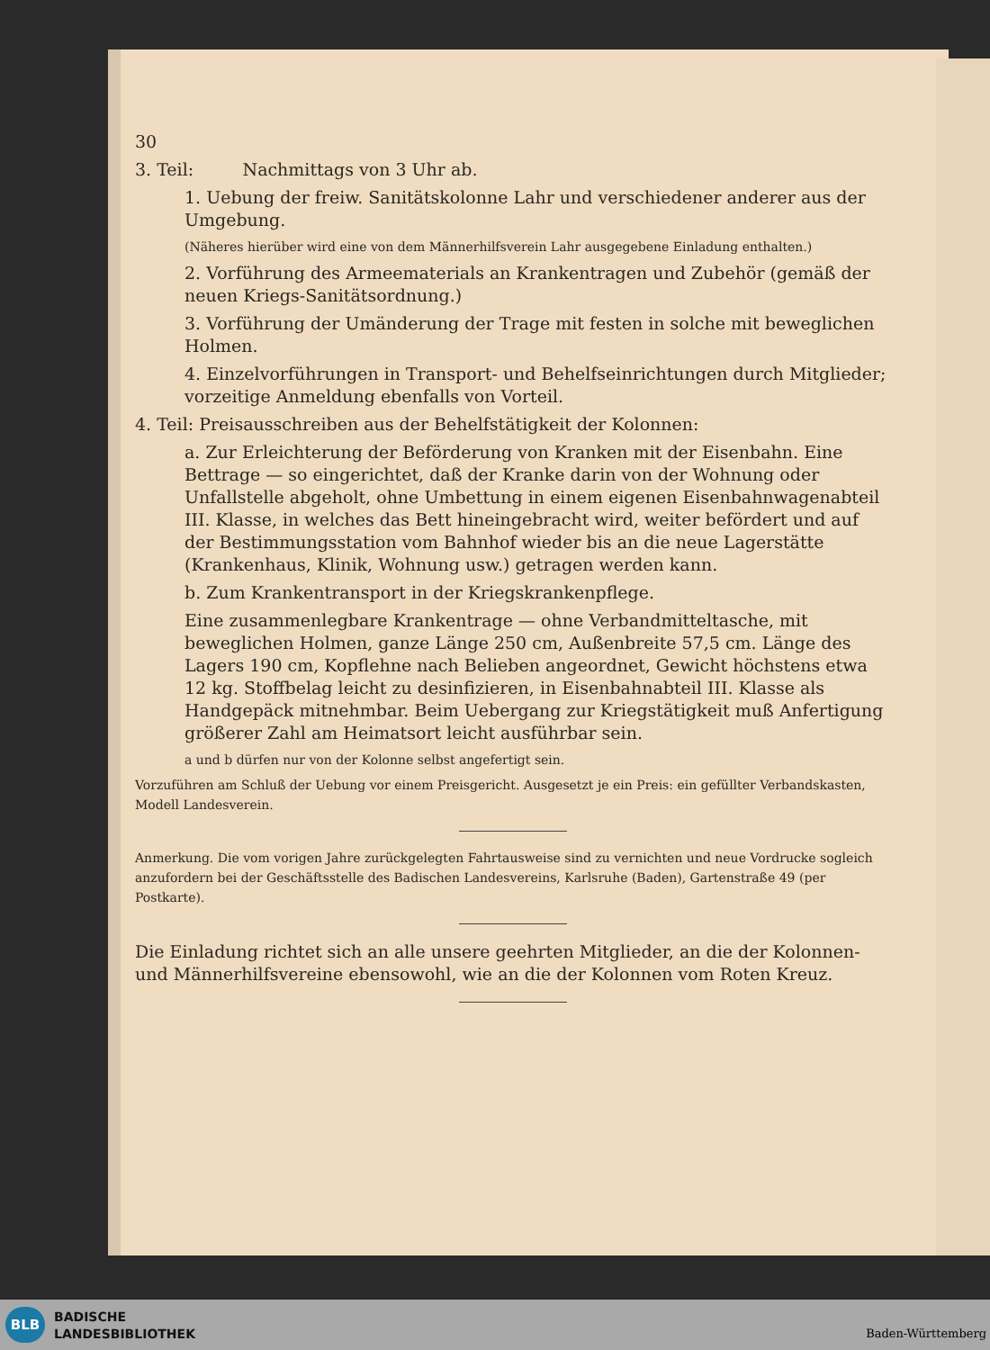30
3. Teil: Nachmittags von 3 Uhr ab.
1. Uebung der freiw. Sanitätskolonne Lahr und verschiedener anderer aus der Umgebung.
(Näheres hierüber wird eine von dem Männerhilfsverein Lahr ausgegebene Einladung enthalten.)
2. Vorführung des Armeematerials an Krankentragen und Zubehör (gemäß der neuen Kriegs-Sanitätsordnung.)
3. Vorführung der Umänderung der Trage mit festen in solche mit beweglichen Holmen.
4. Einzelvorführungen in Transport- und Behelfseinrichtungen durch Mitglieder; vorzeitige Anmeldung ebenfalls von Vorteil.
4. Teil: Preisausschreiben aus der Behelfstätigkeit der Kolonnen:
a. Zur Erleichterung der Beförderung von Kranken mit der Eisenbahn. Eine Bettrage — so eingerichtet, daß der Kranke darin von der Wohnung oder Unfallstelle abgeholt, ohne Umbettung in einem eigenen Eisenbahnwagenabteil III. Klasse, in welches das Bett hineingebracht wird, weiter befördert und auf der Bestimmungsstation vom Bahnhof wieder bis an die neue Lagerstätte (Krankenhaus, Klinik, Wohnung usw.) getragen werden kann.
b. Zum Krankentransport in der Kriegskrankenpflege.
Eine zusammenlegbare Krankentrage — ohne Verbandmitteltasche, mit beweglichen Holmen, ganze Länge 250 cm, Außenbreite 57,5 cm. Länge des Lagers 190 cm, Kopflehne nach Belieben angeordnet, Gewicht höchstens etwa 12 kg. Stoffbelag leicht zu desinfizieren, in Eisenbahnabteil III. Klasse als Handgepäck mitnehmbar. Beim Uebergang zur Kriegstätigkeit muß Anfertigung größerer Zahl am Heimatsort leicht ausführbar sein.
a und b dürfen nur von der Kolonne selbst angefertigt sein.
Vorzuführen am Schluß der Uebung vor einem Preisgericht. Ausgesetzt je ein Preis: ein gefüllter Verbandskasten, Modell Landesverein.
Anmerkung. Die vom vorigen Jahre zurückgelegten Fahrtausweise sind zu vernichten und neue Vordrucke sogleich anzufordern bei der Geschäftsstelle des Badischen Landesvereins, Karlsruhe (Baden), Gartenstraße 49 (per Postkarte).
Die Einladung richtet sich an alle unsere geehrten Mitglieder, an die der Kolonnen- und Männerhilfsvereine ebensowohl, wie an die der Kolonnen vom Roten Kreuz.
BLB
BADISCHE
LANDESBIBLIOTHEK
Baden-Württemberg